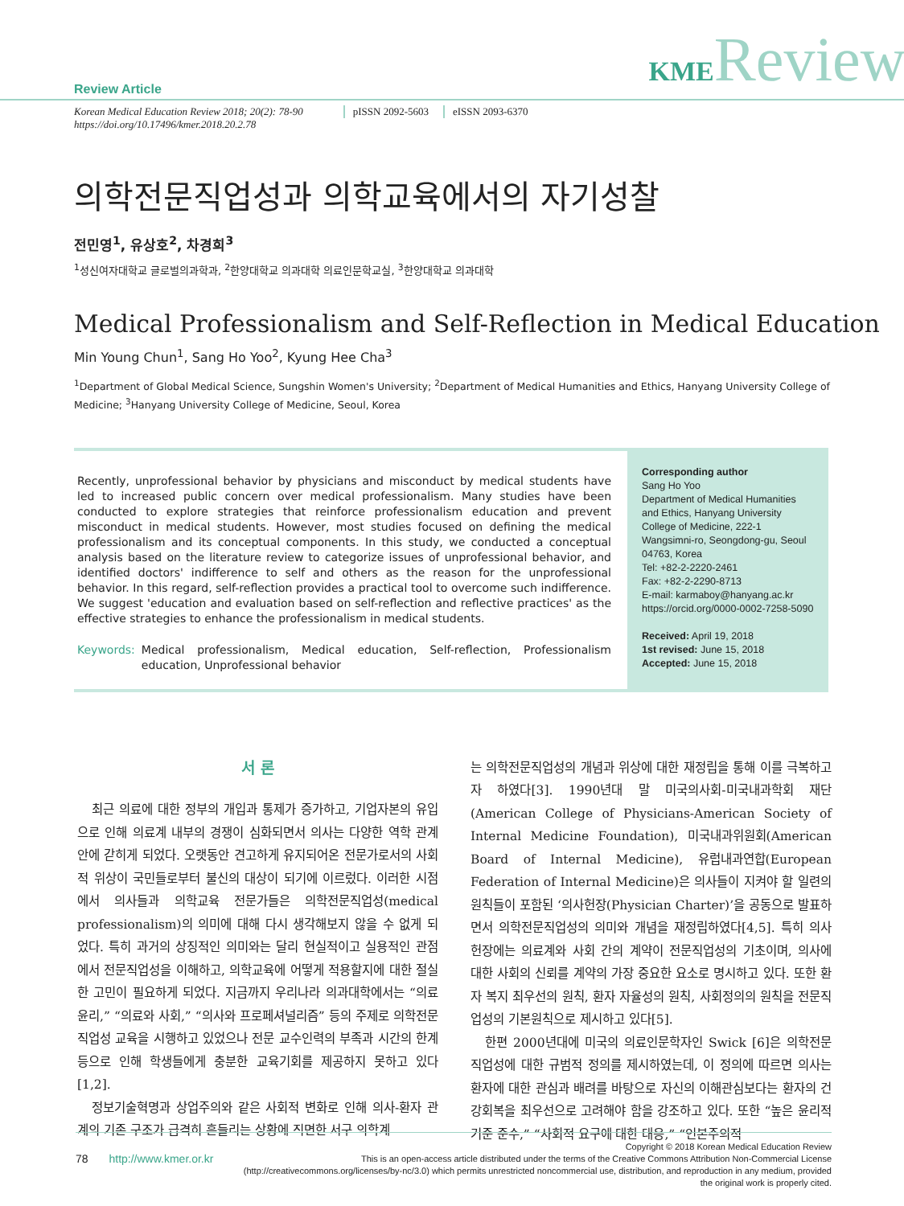Review Article
KMEReview
Korean Medical Education Review 2018; 20(2): 78-90
https://doi.org/10.17496/kmer.2018.20.2.78
pISSN 2092-5603 eISSN 2093-6370
의학전문직업성과 의학교육에서의 자기성찰
전민영<sup>1</sup>, 유상호<sup>2</sup>, 차경희<sup>3</sup>
<sup>1</sup> 성신여자대학교 글로벌의과학과, <sup>2</sup>한양대학교 의과대학 의료인문학교실, <sup>3</sup>한양대학교 의과대학
Medical Professionalism and Self-Reflection in Medical Education
Min Young Chun<sup>1</sup>, Sang Ho Yoo<sup>2</sup>, Kyung Hee Cha<sup>3</sup>
<sup>1</sup> Department of Global Medical Science, Sungshin Women's University; <sup>2</sup>Department of Medical Humanities and Ethics, Hanyang University College of Medicine; <sup>3</sup>Hanyang University College of Medicine, Seoul, Korea
Recently, unprofessional behavior by physicians and misconduct by medical students have led to increased public concern over medical professionalism. Many studies have been conducted to explore strategies that reinforce professionalism education and prevent misconduct in medical students. However, most studies focused on defining the medical professionalism and its conceptual components. In this study, we conducted a conceptual analysis based on the literature review to categorize issues of unprofessional behavior, and identified doctors' indifference to self and others as the reason for the unprofessional behavior. In this regard, self-reflection provides a practical tool to overcome such indifference. We suggest 'education and evaluation based on self-reflection and reflective practices' as the effective strategies to enhance the professionalism in medical students.
Keywords: Medical professionalism, Medical education, Self-reflection, Professionalism education, Unprofessional behavior
Corresponding author
Sang Ho Yoo
Department of Medical Humanities and Ethics, Hanyang University College of Medicine, 222-1 Wangsimni-ro, Seongdong-gu, Seoul 04763, Korea
Tel: +82-2-2220-2461
Fax: +82-2-2290-8713
E-mail: karmaboy@hanyang.ac.kr
https://orcid.org/0000-0002-7258-5090
Received: April 19, 2018
1st revised: June 15, 2018
Accepted: June 15, 2018
서 론
최근 의료에 대한 정부의 개입과 통제가 증가하고, 기업자본의 유입으로 인해 의료계 내부의 경쟁이 심화되면서 의사는 다양한 역학 관계 안에 갇히게 되었다. 오랫동안 견고하게 유지되어온 전문가로서의 사회적 위상이 국민들로부터 불신의 대상이 되기에 이르렀다. 이러한 시점에서 의사들과 의학교육 전문가들은 의학전문직업성(medical professionalism)의 의미에 대해 다시 생각해보지 않을 수 없게 되었다. 특히 과거의 상징적인 의미와는 달리 현실적이고 실용적인 관점에서 전문직업성을 이해하고, 의학교육에 어떻게 적용할지에 대한 절실한 고민이 필요하게 되었다. 지금까지 우리나라 의과대학에서는 “의료윤리,” “의료와 사회,” “의사와 프로페셔널리즘” 등의 주제로 의학전문직업성 교육을 시행하고 있었으나 전문 교수인력의 부족과 시간의 한계 등으로 인해 학생들에게 충분한 교육기회를 제공하지 못하고 있다[1,2].
정보기술혁명과 상업주의와 같은 사회적 변화로 인해 의사-환자 관계의 기존 구조가 급격히 흔들리는 상황에 직면한 서구 의학계
는 의학전문직업성의 개념과 위상에 대한 재정립을 통해 이를 극복하고자 하였다[3]. 1990년대 말 미국의사회-미국내과학회 재단(American College of Physicians-American Society of Internal Medicine Foundation), 미국내과위원회(American Board of Internal Medicine), 유럽내과연합(European Federation of Internal Medicine)은 의사들이 지켜야 할 일련의 원칙들이 포함된 ‘의사헌장(Physician Charter)’을 공동으로 발표하면서 의학전문직업성의 의미와 개념을 재정립하였다[4,5]. 특히 의사헌장에는 의료계와 사회 간의 계약이 전문직업성의 기초이며, 의사에 대한 사회의 신뢰를 계약의 가장 중요한 요소로 명시하고 있다. 또한 환자 복지 최우선의 원칙, 환자 자율성의 원칙, 사회정의의 원칙을 전문직업성의 기본원칙으로 제시하고 있다[5].
한편 2000년대에 미국의 의료인문학자인 Swick [6]은 의학전문직업성에 대한 규범적 정의를 제시하였는데, 이 정의에 따르면 의사는 환자에 대한 관심과 배려를 바탕으로 자신의 이해관심보다는 환자의 건강회복을 최우선으로 고려해야 함을 강조하고 있다. 또한 “높은 윤리적 기준 준수,” “사회적 요구에 대한 대응,” “인본주의적
78 http://www.kmer.or.kr
Copyright © 2018 Korean Medical Education Review
This is an open-access article distributed under the terms of the Creative Commons Attribution Non-Commercial License (http://creativecommons.org/licenses/by-nc/3.0) which permits unrestricted noncommercial use, distribution, and reproduction in any medium, provided the original work is properly cited.